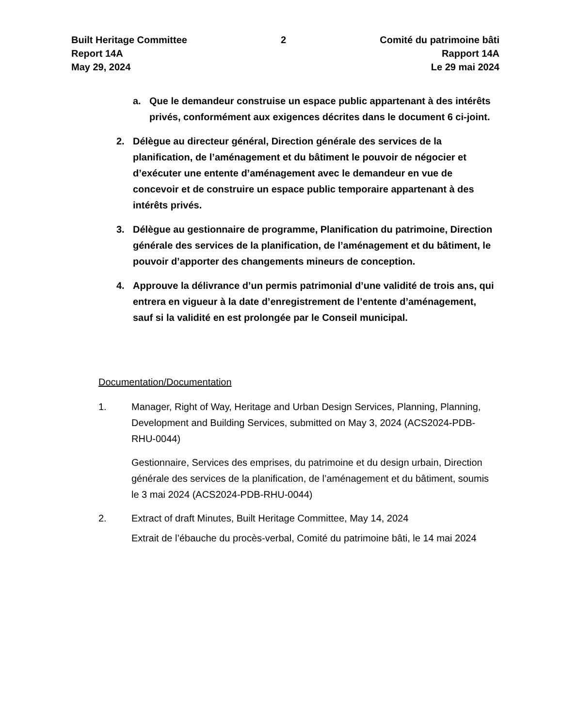Built Heritage Committee
Report 14A
May 29, 2024
2 Comité du patrimoine bâti
Rapport 14A
Le 29 mai 2024
a. Que le demandeur construise un espace public appartenant à des intérêts privés, conformément aux exigences décrites dans le document 6 ci-joint.
2. Délègue au directeur général, Direction générale des services de la planification, de l’aménagement et du bâtiment le pouvoir de négocier et d’exécuter une entente d’aménagement avec le demandeur en vue de concevoir et de construire un espace public temporaire appartenant à des intérêts privés.
3. Délègue au gestionnaire de programme, Planification du patrimoine, Direction générale des services de la planification, de l’aménagement et du bâtiment, le pouvoir d’apporter des changements mineurs de conception.
4. Approuve la délivrance d’un permis patrimonial d’une validité de trois ans, qui entrera en vigueur à la date d’enregistrement de l’entente d’aménagement, sauf si la validité en est prolongée par le Conseil municipal.
Documentation/Documentation
1. Manager, Right of Way, Heritage and Urban Design Services, Planning, Planning, Development and Building Services, submitted on May 3, 2024 (ACS2024-PDB-RHU-0044)
Gestionnaire, Services des emprises, du patrimoine et du design urbain, Direction générale des services de la planification, de l’aménagement et du bâtiment, soumis le 3 mai 2024 (ACS2024-PDB-RHU-0044)
2. Extract of draft Minutes, Built Heritage Committee, May 14, 2024
Extrait de l’ébauche du procès-verbal, Comité du patrimoine bâti, le 14 mai 2024